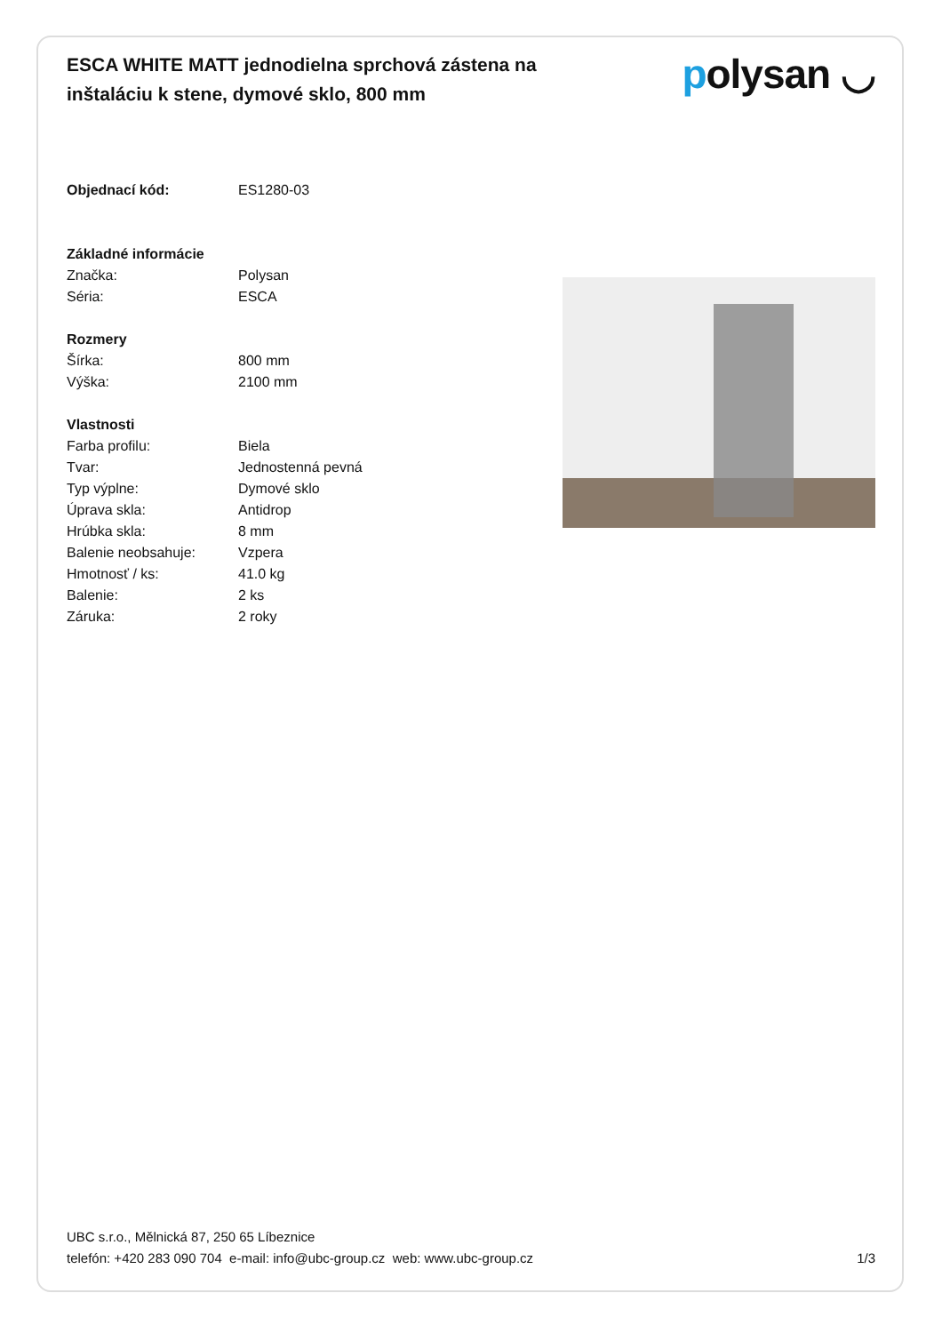ESCA WHITE MATT jednodielna sprchová zástena na inštaláciu k stene, dymové sklo, 800 mm
polysan ◡
| Objednací kód: | ES1280-03 |
| Základné informácie | |
| Značka: | Polysan |
| Séria: | ESCA |
| Rozmery | |
| Šírka: | 800 mm |
| Výška: | 2100 mm |
| Vlastnosti | |
| Farba profilu: | Biela |
| Tvar: | Jednostenná pevná |
| Typ výplne: | Dymové sklo |
| Úprava skla: | Antidrop |
| Hrúbka skla: | 8 mm |
| Balenie neobsahuje: | Vzpera |
| Hmotnosť / ks: | 41.0 kg |
| Balenie: | 2 ks |
| Záruka: | 2 roky |
UBC s.r.o., Mělnická 87, 250 65 Líbeznice
telefón: +420 283 090 704 e-mail: info@ubc-group.cz web: www.ubc-group.cz 1/3